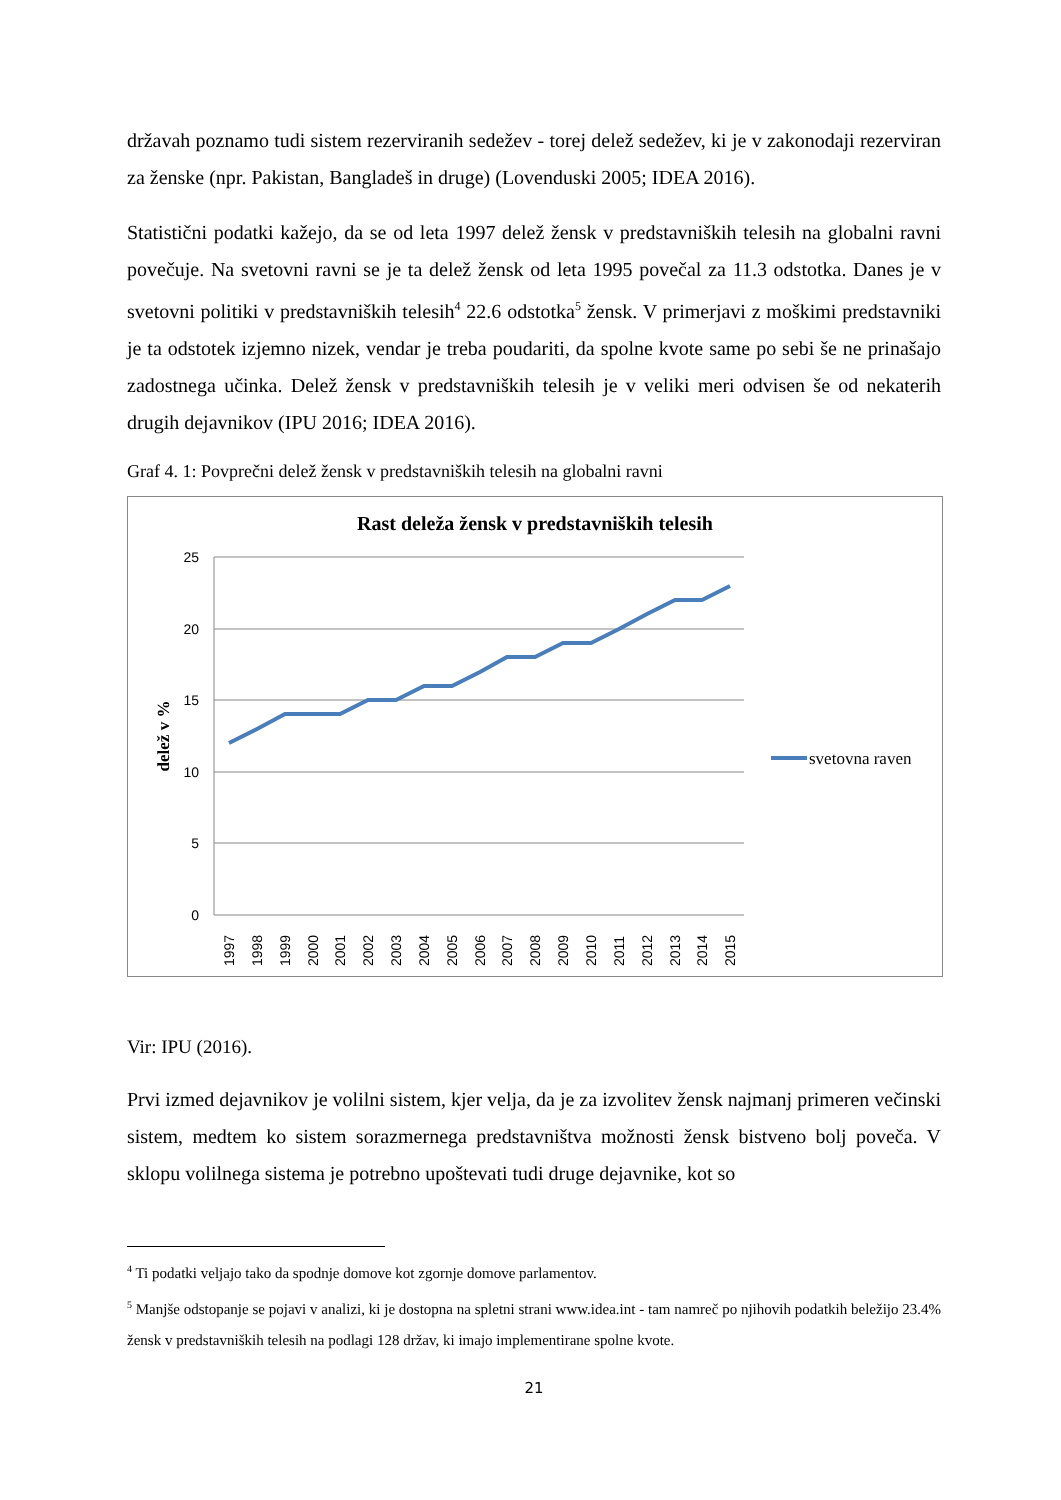državah poznamo tudi sistem rezerviranih sedežev - torej delež sedežev, ki je v zakonodaji rezerviran za ženske (npr. Pakistan, Bangladeš in druge) (Lovenduski 2005; IDEA 2016).
Statistični podatki kažejo, da se od leta 1997 delež žensk v predstavniških telesih na globalni ravni povečuje. Na svetovni ravni se je ta delež žensk od leta 1995 povečal za 11.3 odstotka. Danes je v svetovni politiki v predstavniških telesih<sup>4</sup> 22.6 odstotka<sup>5</sup> žensk. V primerjavi z moškimi predstavniki je ta odstotek izjemno nizek, vendar je treba poudariti, da spolne kvote same po sebi še ne prinašajo zadostnega učinka. Delež žensk v predstavniških telesih je v veliki meri odvisen še od nekaterih drugih dejavnikov (IPU 2016; IDEA 2016).
Graf 4. 1: Povprečni delež žensk v predstavniških telesih na globalni ravni
Rast deleža žensk v predstavniških telesih
25
20
15
10
5
0
delež v %
1997
1998
1999
2000
2001
2002
2003
2004
2005
2006
2007
2008
2009
2010
2011
2012
2013
2014
2015
svetovna raven
Vir: IPU (2016).
Prvi izmed dejavnikov je volilni sistem, kjer velja, da je za izvolitev žensk najmanj primeren večinski sistem, medtem ko sistem sorazmernega predstavništva možnosti žensk bistveno bolj poveča. V sklopu volilnega sistema je potrebno upoštevati tudi druge dejavnike, kot so
<sup>4</sup> Ti podatki veljajo tako da spodnje domove kot zgornje domove parlamentov.
<sup>5</sup> Manjše odstopanje se pojavi v analizi, ki je dostopna na spletni strani www.idea.int - tam namreč po njihovih podatkih beležijo 23.4% žensk v predstavniških telesih na podlagi 128 držav, ki imajo implementirane spolne kvote.
21